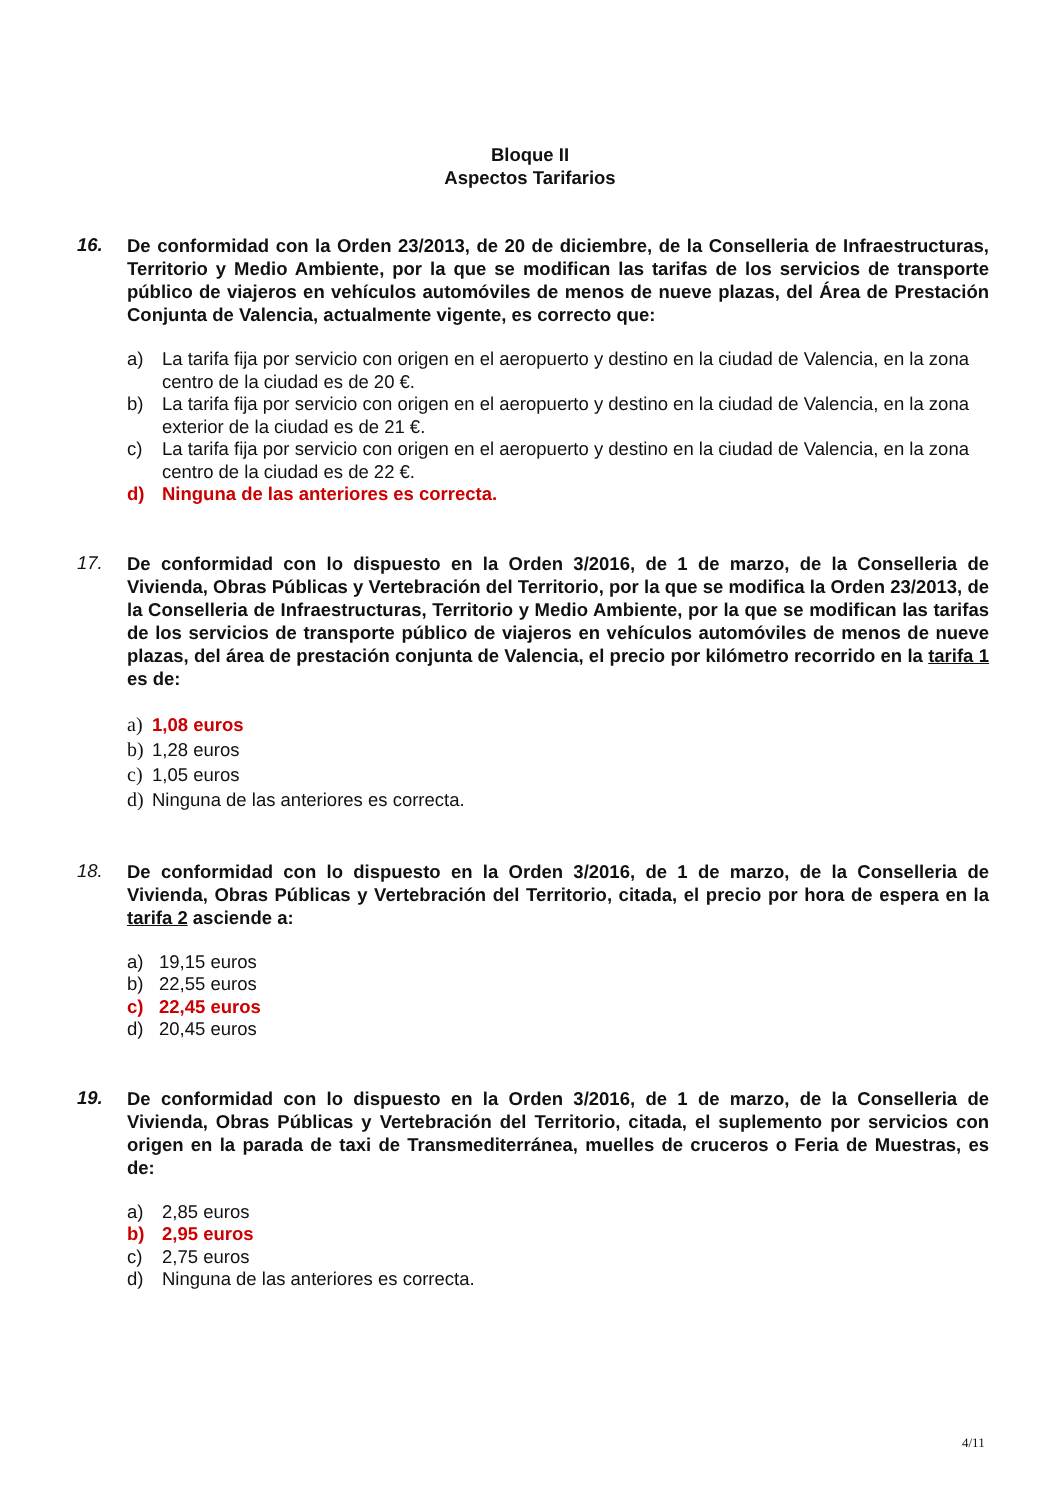Bloque II
Aspectos Tarifarios
16.
De conformidad con la Orden 23/2013, de 20 de diciembre, de la Conselleria de Infraestructuras, Territorio y Medio Ambiente, por la que se modifican las tarifas de los servicios de transporte público de viajeros en vehículos automóviles de menos de nueve plazas, del Área de Prestación Conjunta de Valencia, actualmente vigente, es correcto que:
a) La tarifa fija por servicio con origen en el aeropuerto y destino en la ciudad de Valencia, en la zona centro de la ciudad es de 20 €.
b) La tarifa fija por servicio con origen en el aeropuerto y destino en la ciudad de Valencia, en la zona exterior de la ciudad es de 21 €.
c) La tarifa fija por servicio con origen en el aeropuerto y destino en la ciudad de Valencia, en la zona centro de la ciudad es de 22 €.
d) Ninguna de las anteriores es correcta.
17.
De conformidad con lo dispuesto en la Orden 3/2016, de 1 de marzo, de la Conselleria de Vivienda, Obras Públicas y Vertebración del Territorio, por la que se modifica la Orden 23/2013, de la Conselleria de Infraestructuras, Territorio y Medio Ambiente, por la que se modifican las tarifas de los servicios de transporte público de viajeros en vehículos automóviles de menos de nueve plazas, del área de prestación conjunta de Valencia, el precio por kilómetro recorrido en la tarifa 1 es de:
a) 1,08 euros
b) 1,28 euros
c) 1,05 euros
d) Ninguna de las anteriores es correcta.
18.
De conformidad con lo dispuesto en la Orden 3/2016, de 1 de marzo, de la Conselleria de Vivienda, Obras Públicas y Vertebración del Territorio, citada, el precio por hora de espera en la tarifa 2 asciende a:
a) 19,15 euros
b) 22,55 euros
c) 22,45 euros
d) 20,45 euros
19.
De conformidad con lo dispuesto en la Orden 3/2016, de 1 de marzo, de la Conselleria de Vivienda, Obras Públicas y Vertebración del Territorio, citada, el suplemento por servicios con origen en la parada de taxi de Transmediterránea, muelles de cruceros o Feria de Muestras, es de:
a) 2,85 euros
b) 2,95 euros
c) 2,75 euros
d) Ninguna de las anteriores es correcta.
4/11